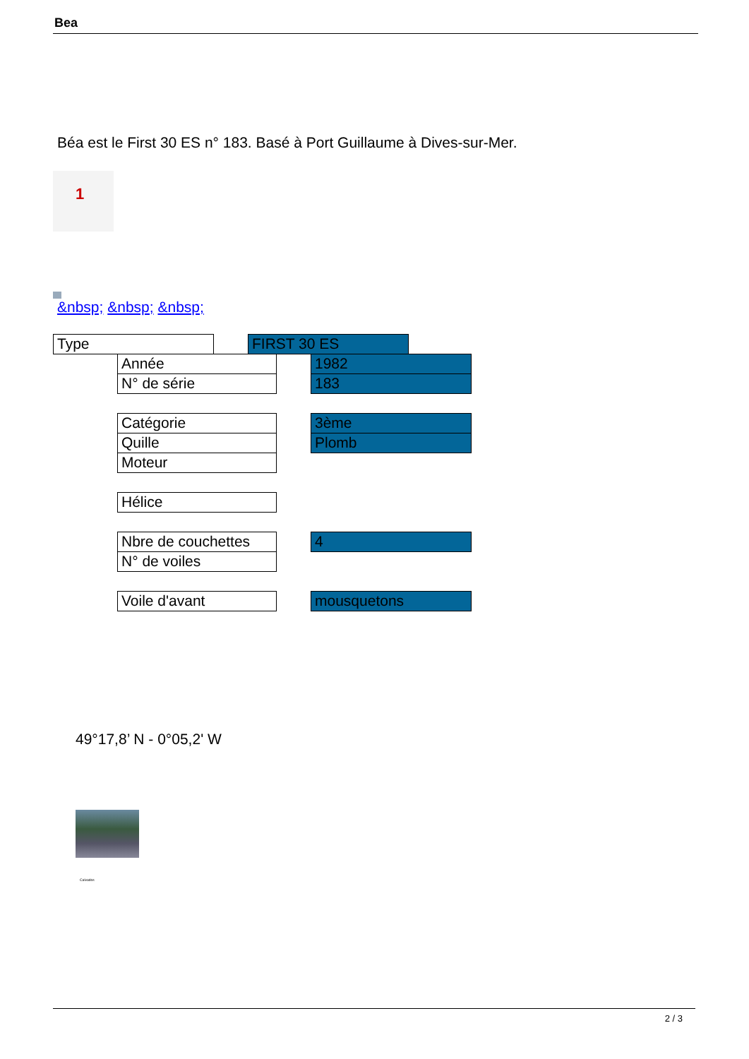Bea
Béa est le First 30 ES n° 183. Basé à Port Guillaume à Dives-sur-Mer.
1
&nbsp; &nbsp; &nbsp;
Type FIRST 30 ES
Année 1982
N° de série 183
Catégorie 3ème
Quille Plomb
Moteur
Hélice
Nbre de couchettes
4
N° de voiles
Voile d'avant mousquetons
49°17,8’ N - 0°05,2' W
Calvados
2 / 3